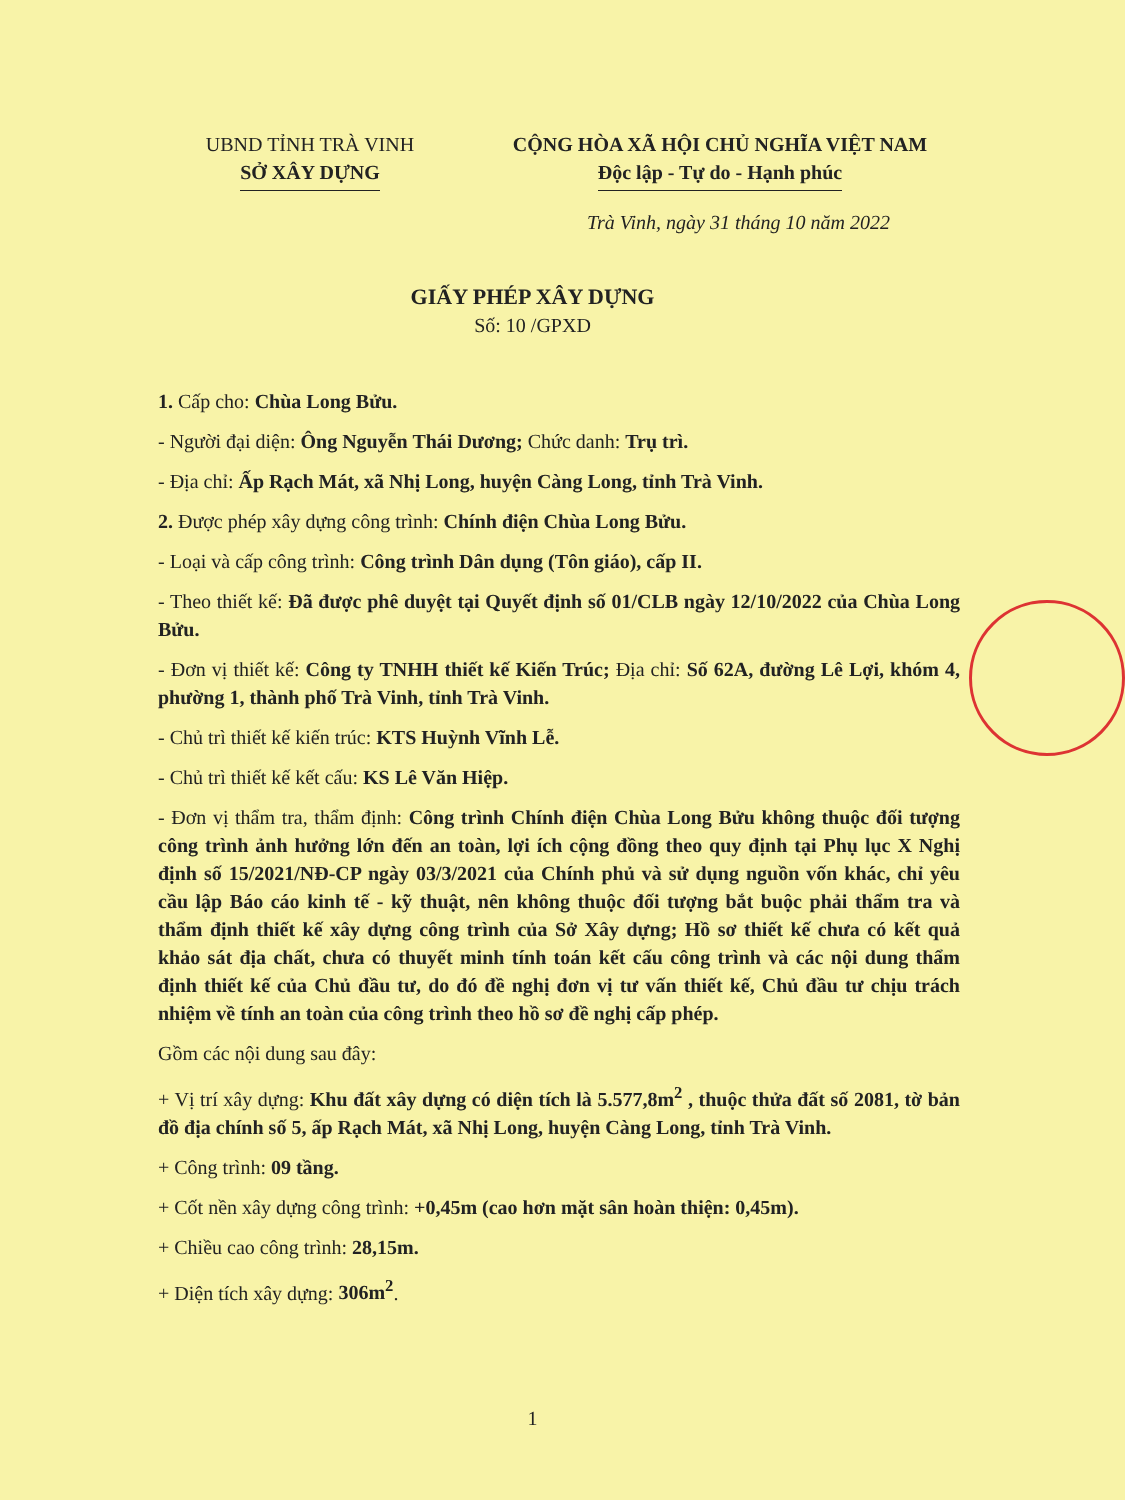UBND TỈNH TRÀ VINH
SỞ XÂY DỰNG
CỘNG HÒA XÃ HỘI CHỦ NGHĨA VIỆT NAM
Độc lập - Tự do - Hạnh phúc
Trà Vinh, ngày 31 tháng 10 năm 2022
GIẤY PHÉP XÂY DỰNG
Số: 10 /GPXD
1. Cấp cho: Chùa Long Bửu.
- Người đại diện: Ông Nguyễn Thái Dương; Chức danh: Trụ trì.
- Địa chỉ: Ấp Rạch Mát, xã Nhị Long, huyện Càng Long, tỉnh Trà Vinh.
2. Được phép xây dựng công trình: Chính điện Chùa Long Bửu.
- Loại và cấp công trình: Công trình Dân dụng (Tôn giáo), cấp II.
- Theo thiết kế: Đã được phê duyệt tại Quyết định số 01/CLB ngày 12/10/2022 của Chùa Long Bửu.
- Đơn vị thiết kế: Công ty TNHH thiết kế Kiến Trúc; Địa chỉ: Số 62A, đường Lê Lợi, khóm 4, phường 1, thành phố Trà Vinh, tỉnh Trà Vinh.
- Chủ trì thiết kế kiến trúc: KTS Huỳnh Vĩnh Lễ.
- Chủ trì thiết kế kết cấu: KS Lê Văn Hiệp.
- Đơn vị thẩm tra, thẩm định: Công trình Chính điện Chùa Long Bửu không thuộc đối tượng công trình ảnh hưởng lớn đến an toàn, lợi ích cộng đồng theo quy định tại Phụ lục X Nghị định số 15/2021/NĐ-CP ngày 03/3/2021 của Chính phủ và sử dụng nguồn vốn khác, chỉ yêu cầu lập Báo cáo kinh tế - kỹ thuật, nên không thuộc đối tượng bắt buộc phải thẩm tra và thẩm định thiết kế xây dựng công trình của Sở Xây dựng; Hồ sơ thiết kế chưa có kết quả khảo sát địa chất, chưa có thuyết minh tính toán kết cấu công trình và các nội dung thẩm định thiết kế của Chủ đầu tư, do đó đề nghị đơn vị tư vấn thiết kế, Chủ đầu tư chịu trách nhiệm về tính an toàn của công trình theo hồ sơ đề nghị cấp phép.
Gồm các nội dung sau đây:
+ Vị trí xây dựng: Khu đất xây dựng có diện tích là 5.577,8m<sup>2</sup> , thuộc thửa đất số 2081, tờ bản đồ địa chính số 5, ấp Rạch Mát, xã Nhị Long, huyện Càng Long, tỉnh Trà Vinh.
+ Công trình: 09 tầng.
+ Cốt nền xây dựng công trình: +0,45m (cao hơn mặt sân hoàn thiện: 0,45m).
+ Chiều cao công trình: 28,15m.
+ Diện tích xây dựng: 306m<sup>2</sup>.
1